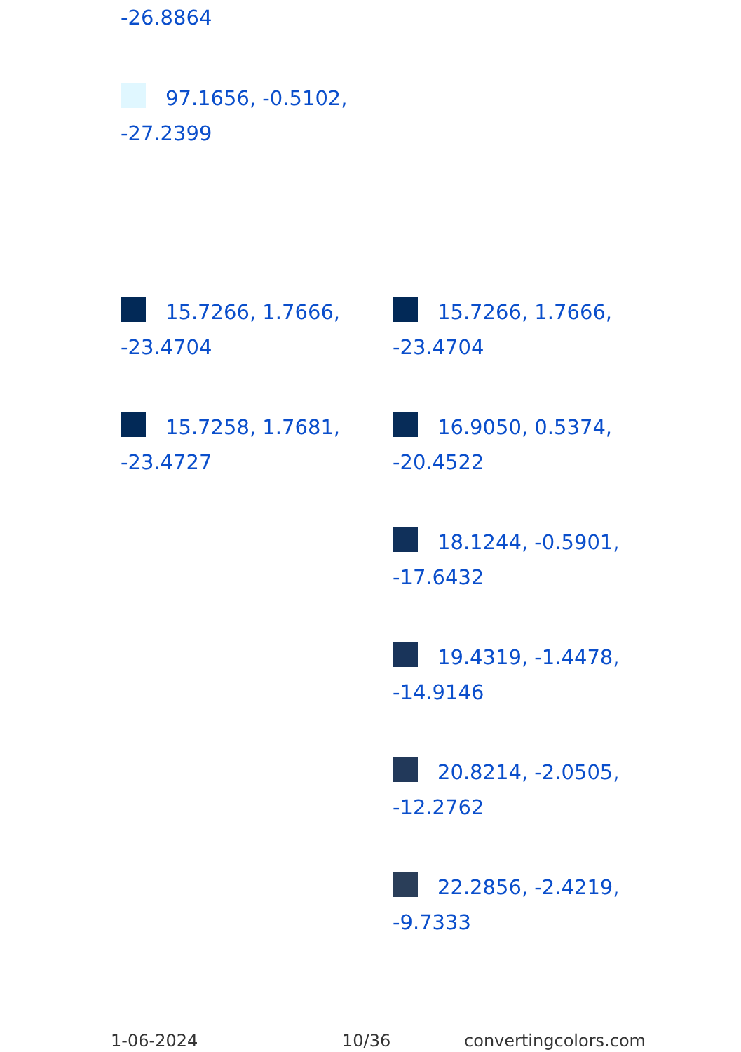-26.8864
97.1656, -0.5102, -27.2399
15.7266, 1.7666, -23.4704
15.7266, 1.7666, -23.4704
15.7258, 1.7681, -23.4727
16.9050, 0.5374, -20.4522
18.1244, -0.5901, -17.6432
19.4319, -1.4478, -14.9146
20.8214, -2.0505, -12.2762
22.2856, -2.4219, -9.7333
1-06-2024 10/36 convertingcolors.com